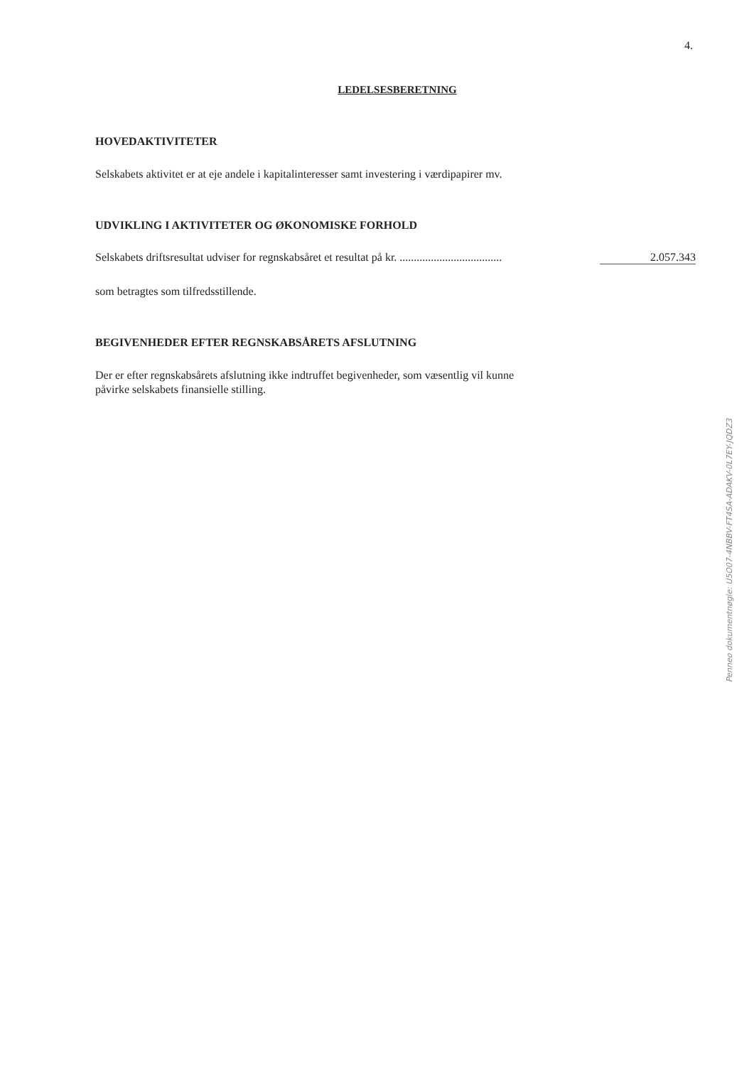4.
LEDELSESBERETNING
HOVEDAKTIVITETER
Selskabets aktivitet er at eje andele i kapitalinteresser samt investering i værdipapirer mv.
UDVIKLING I AKTIVITETER OG ØKONOMISKE FORHOLD
Selskabets driftsresultat udviser for regnskabsåret et resultat på kr. .................................... 2.057.343
som betragtes som tilfredsstillende.
BEGIVENHEDER EFTER REGNSKABSÅRETS AFSLUTNING
Der er efter regnskabsårets afslutning ikke indtruffet begivenheder, som væsentlig vil kunne
påvirke selskabets finansielle stilling.
Penneo dokumentnøgle: U5O07-4NBBV-FT4SA-ADAKV-0L7EY-JQDZ3